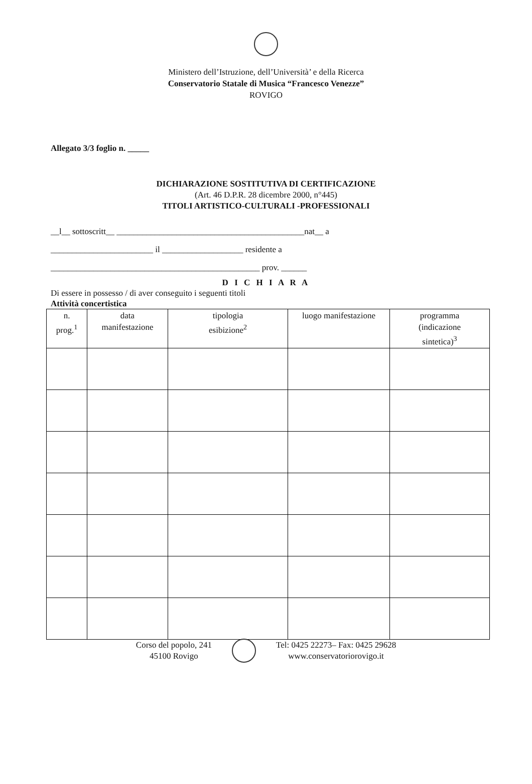Ministero dell’Istruzione, dell’Università’ e della Ricerca
Conservatorio Statale di Musica “Francesco Venezze”
ROVIGO
Allegato 3/3 foglio n. _____
DICHIARAZIONE SOSTITUTIVA DI CERTIFICAZIONE
(Art. 46 D.P.R. 28 dicembre 2000, n°445)
TITOLI ARTISTICO-CULTURALI -PROFESSIONALI
__l__ sottoscritt__ ____________________________________________nat__ a
________________________ il ___________________ residente a
_________________________________________________ prov. ______
D I C H I A R A
Di essere in possesso / di aver conseguito i seguenti titoli
Attività concertistica
| n. prog.<sup>1</sup> | data manifestazione | tipologia esibizione<sup>2</sup> | luogo manifestazione | programma (indicazione sintetica)<sup>3</sup> |
| --- | --- | --- | --- | --- |
Corso del popolo, 241
45100 Rovigo
Tel: 0425 22273– Fax: 0425 29628
www.conservatoriorovigo.it